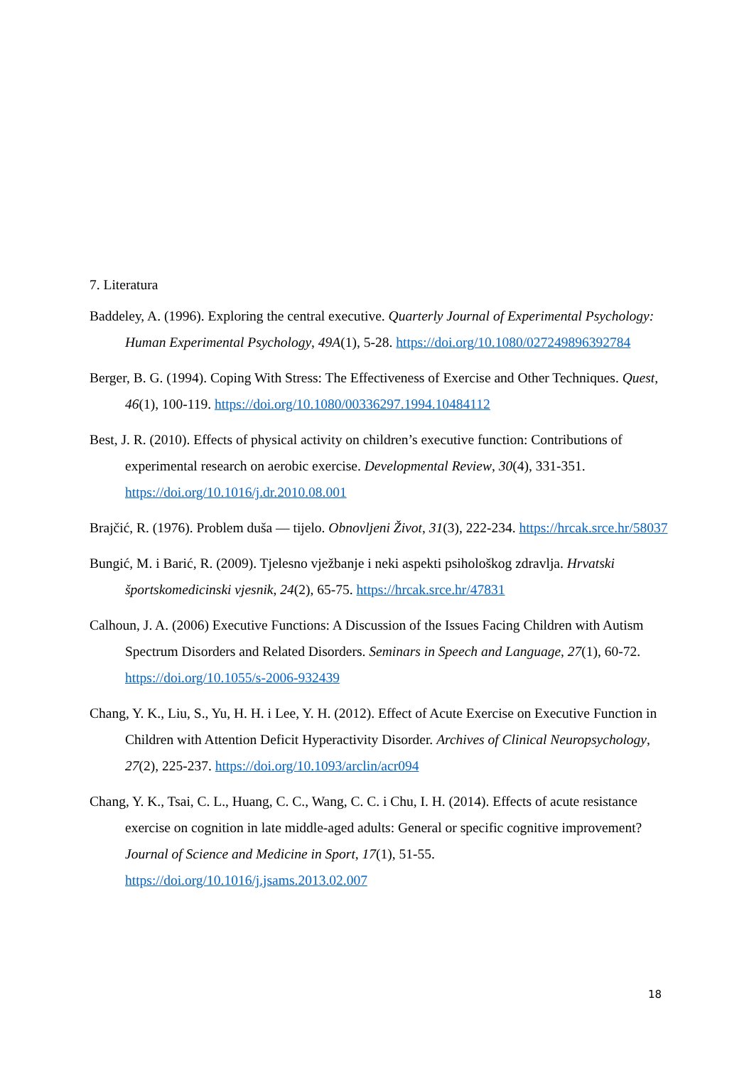7. Literatura
Baddeley, A. (1996). Exploring the central executive. Quarterly Journal of Experimental Psychology: Human Experimental Psychology, 49A(1), 5-28. https://doi.org/10.1080/027249896392784
Berger, B. G. (1994). Coping With Stress: The Effectiveness of Exercise and Other Techniques. Quest, 46(1), 100-119. https://doi.org/10.1080/00336297.1994.10484112
Best, J. R. (2010). Effects of physical activity on children’s executive function: Contributions of experimental research on aerobic exercise. Developmental Review, 30(4), 331-351. https://doi.org/10.1016/j.dr.2010.08.001
Brajčić, R. (1976). Problem duša — tijelo. Obnovljeni Život, 31(3), 222-234. https://hrcak.srce.hr/58037
Bungić, M. i Barić, R. (2009). Tjelesno vježbanje i neki aspekti psihološkog zdravlja. Hrvatski športskomedicinski vjesnik, 24(2), 65-75. https://hrcak.srce.hr/47831
Calhoun, J. A. (2006) Executive Functions: A Discussion of the Issues Facing Children with Autism Spectrum Disorders and Related Disorders. Seminars in Speech and Language, 27(1), 60-72. https://doi.org/10.1055/s-2006-932439
Chang, Y. K., Liu, S., Yu, H. H. i Lee, Y. H. (2012). Effect of Acute Exercise on Executive Function in Children with Attention Deficit Hyperactivity Disorder. Archives of Clinical Neuropsychology, 27(2), 225-237. https://doi.org/10.1093/arclin/acr094
Chang, Y. K., Tsai, C. L., Huang, C. C., Wang, C. C. i Chu, I. H. (2014). Effects of acute resistance exercise on cognition in late middle-aged adults: General or specific cognitive improvement? Journal of Science and Medicine in Sport, 17(1), 51-55. https://doi.org/10.1016/j.jsams.2013.02.007
18